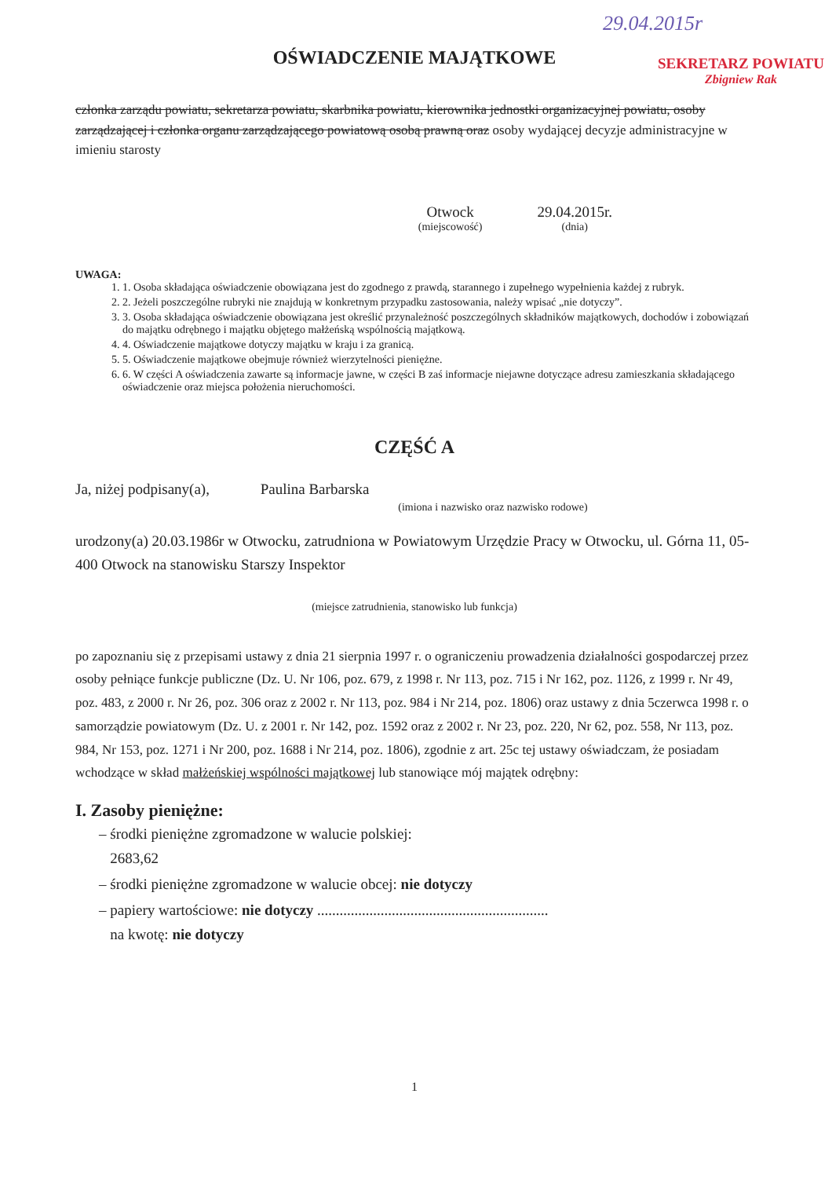29.04.2015r
SEKRETARZ POWIATU
Zbigniew Rak
OŚWIADCZENIE MAJĄTKOWE
członka zarządu powiatu, sekretarza powiatu, skarbnika powiatu, kierownika jednostki organizacyjnej powiatu, osoby zarządzającej i członka organu zarządzającego powiatową osobą prawną oraz osoby wydającej decyzje administracyjne w imieniu starosty
Otwock
(miejscowość)
29.04.2015r.
(dnia)
UWAGA:
1. 1. Osoba składająca oświadczenie obowiązana jest do zgodnego z prawdą, starannego i zupełnego wypełnienia każdej z rubryk.
2. 2. Jeżeli poszczególne rubryki nie znajdują w konkretnym przypadku zastosowania, należy wpisać „nie dotyczy”.
3. 3. Osoba składająca oświadczenie obowiązana jest określić przynależność poszczególnych składników majątkowych, dochodów i zobowiązań do majątku odrębnego i majątku objętego małżeńską wspólnością majątkową.
4. 4. Oświadczenie majątkowe dotyczy majątku w kraju i za granicą.
5. 5. Oświadczenie majątkowe obejmuje również wierzytelności pieniężne.
6. 6. W części A oświadczenia zawarte są informacje jawne, w części B zaś informacje niejawne dotyczące adresu zamieszkania składającego oświadczenie oraz miejsca położenia nieruchomości.
CZĘŚĆ A
Ja, niżej podpisany(a), Paulina Barbarska
(imiona i nazwisko oraz nazwisko rodowe)
urodzony(a) 20.03.1986r w Otwocku, zatrudniona w Powiatowym Urzędzie Pracy w Otwocku, ul. Górna 11, 05-400 Otwock na stanowisku Starszy Inspektor
(miejsce zatrudnienia, stanowisko lub funkcja)
po zapoznaniu się z przepisami ustawy z dnia 21 sierpnia 1997 r. o ograniczeniu prowadzenia działalności gospodarczej przez osoby pełniące funkcje publiczne (Dz. U. Nr 106, poz. 679, z 1998 r. Nr 113, poz. 715 i Nr 162, poz. 1126, z 1999 r. Nr 49, poz. 483, z 2000 r. Nr 26, poz. 306 oraz z 2002 r. Nr 113, poz. 984 i Nr 214, poz. 1806) oraz ustawy z dnia 5czerwca 1998 r. o samorządzie powiatowym (Dz. U. z 2001 r. Nr 142, poz. 1592 oraz z 2002 r. Nr 23, poz. 220, Nr 62, poz. 558, Nr 113, poz. 984, Nr 153, poz. 1271 i Nr 200, poz. 1688 i Nr 214, poz. 1806), zgodnie z art. 25c tej ustawy oświadczam, że posiadam wchodzące w skład małżeńskiej wspólności majątkowej lub stanowiące mój majątek odrębny:
I. Zasoby pieniężne:
– środki pieniężne zgromadzone w walucie polskiej:
2683,62
– środki pieniężne zgromadzone w walucie obcej: nie dotyczy
– papiery wartościowe: nie dotyczy ..............................................................
na kwotę: nie dotyczy
1